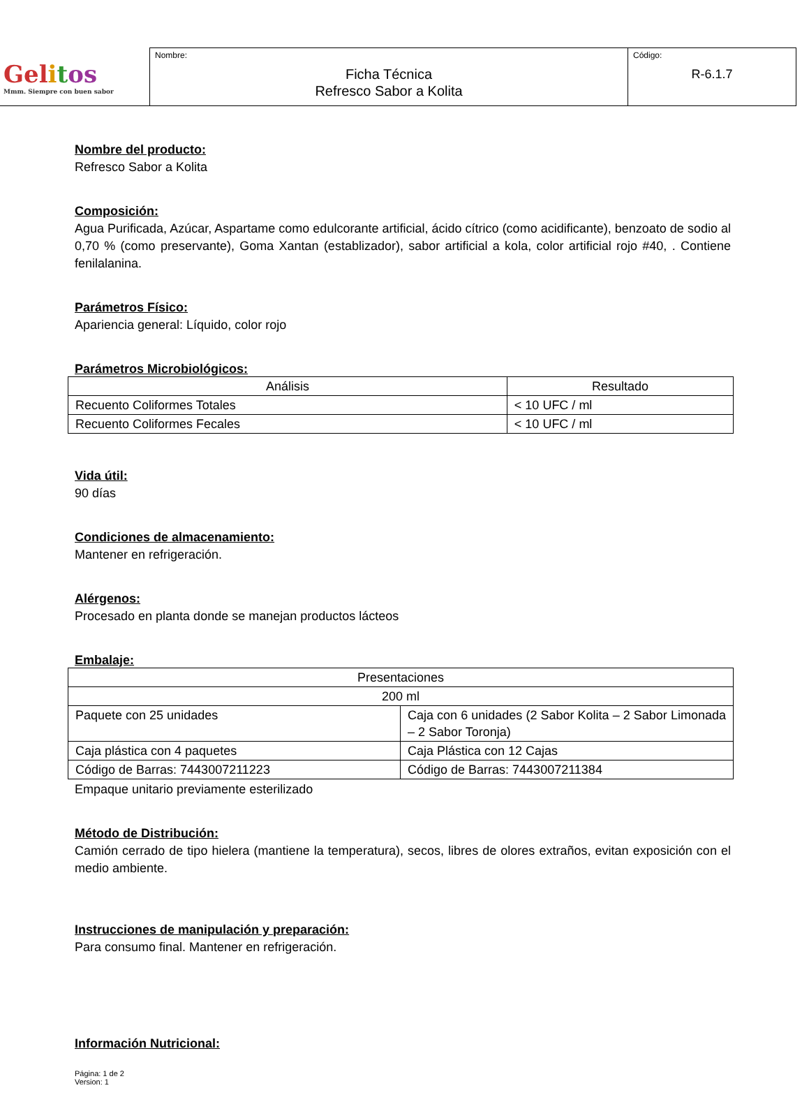| Gel i t os Mmm. Siempre con buen sabor | Nombre: Ficha Técnica Refresco Sabor a Kolita | Código: R-6.1.7 |
Nombre del producto:
Refresco Sabor a Kolita
Composición:
Agua Purificada, Azúcar, Aspartame como edulcorante artificial, ácido cítrico (como acidificante), benzoato de sodio al 0,70 % (como preservante), Goma Xantan (establizador), sabor artificial a kola, color artificial rojo #40, . Contiene fenilalanina.
Parámetros Físico:
Apariencia general: Líquido, color rojo
Parámetros Microbiológicos:
| Análisis | Resultado |
| --- | --- |
| Recuento Coliformes Totales | < 10 UFC / ml |
| Recuento Coliformes Fecales | < 10 UFC / ml |
Vida útil:
90 días
Condiciones de almacenamiento:
Mantener en refrigeración.
Alérgenos:
Procesado en planta donde se manejan productos lácteos
Embalaje:
| Presentaciones | |
| --- | --- |
| 200 ml | |
| Paquete con 25 unidades | Caja con 6 unidades (2 Sabor Kolita – 2 Sabor Limonada – 2 Sabor Toronja) |
| Caja plástica con 4 paquetes | Caja Plástica con 12 Cajas |
| Código de Barras: 7443007211223 | Código de Barras: 7443007211384 |
Empaque unitario previamente esterilizado
Método de Distribución:
Camión cerrado de tipo hielera (mantiene la temperatura), secos, libres de olores extraños, evitan exposición con el medio ambiente.
Instrucciones de manipulación y preparación:
Para consumo final. Mantener en refrigeración.
Información Nutricional:
Página: 1 de 2
Version: 1